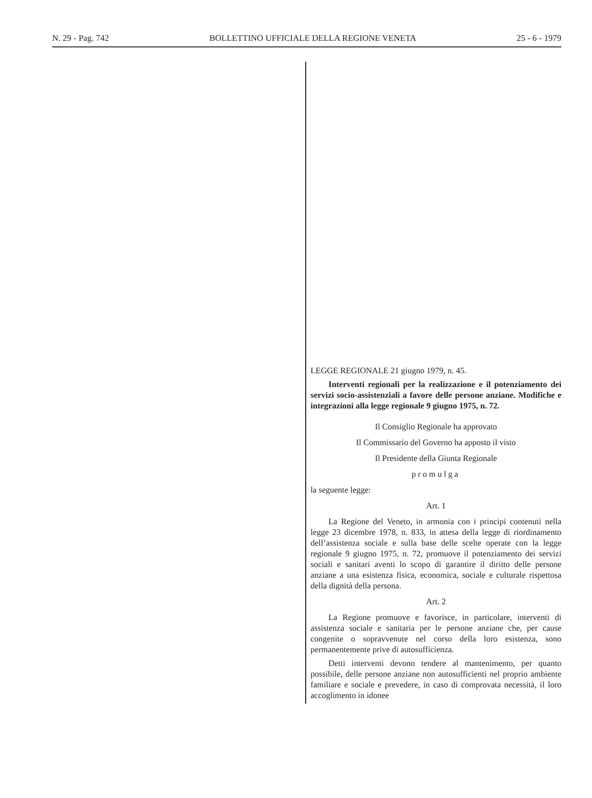N. 29 - Pag. 742 BOLLETTINO UFFICIALE DELLA REGIONE VENETA 25 - 6 - 1979
LEGGE REGIONALE 21 giugno 1979, n. 45.
Interventi regionali per la realizzazione e il potenziamento dei servizi socio-assistenziali a favore delle persone anziane. Modifiche e integrazioni alla legge regionale 9 giugno 1975, n. 72.
Il Consiglio Regionale ha approvato
Il Commissario del Governo ha apposto il visto
Il Presidente della Giunta Regionale
promulga
la seguente legge:
Art. 1
La Regione del Veneto, in armonia con i principi contenuti nella legge 23 dicembre 1978, n. 833, in attesa della legge di riordinamento dell’assistenza sociale e sulla base delle scelte operate con la legge regionale 9 giugno 1975, n. 72, promuove il potenziamento dei servizi sociali e sanitari aventi lo scopo di garantire il diritto delle persone anziane a una esistenza fisica, economica, sociale e culturale rispettosa della dignità della persona.
Art. 2
La Regione promuove e favorisce, in particolare, interventi di assistenza sociale e sanitaria per le persone anziane che, per cause congenite o sopravvenute nel corso della loro esistenza, sono permanentemente prive di autosufficienza.
Detti interventi devono tendere al mantenimento, per quanto possibile, delle persone anziane non autosufficienti nel proprio ambiente familiare e sociale e prevedere, in caso di comprovata necessità, il loro accoglimento in idonee